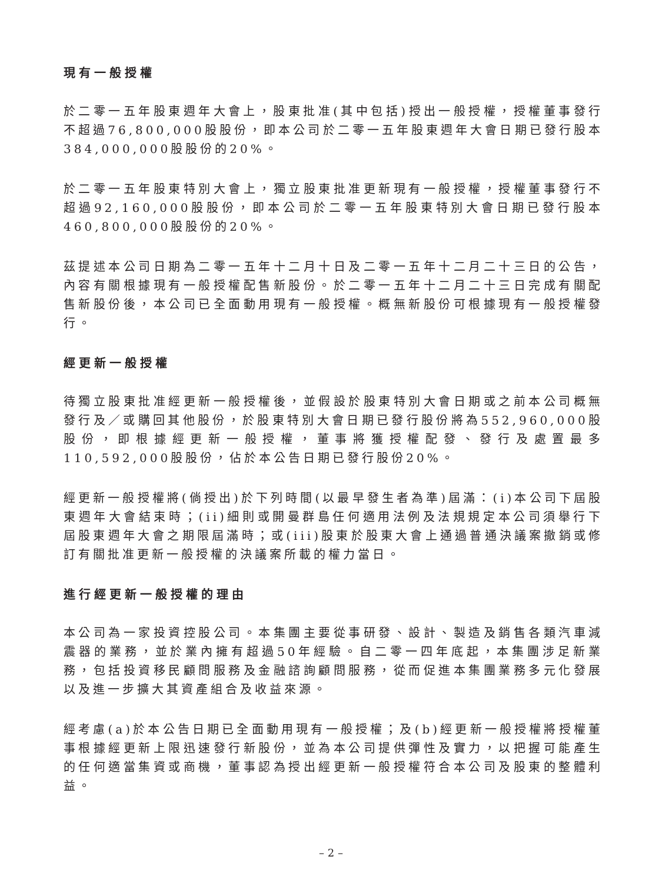現有一般授權
於二零一五年股東週年大會上，股東批准(其中包括)授出一般授權，授權董事發行不超過76,800,000股股份，即本公司於二零一五年股東週年大會日期已發行股本384,000,000股股份的20%。
於二零一五年股東特別大會上，獨立股東批准更新現有一般授權，授權董事發行不超過92,160,000股股份，即本公司於二零一五年股東特別大會日期已發行股本460,800,000股股份的20%。
茲提述本公司日期為二零一五年十二月十日及二零一五年十二月二十三日的公告，內容有關根據現有一般授權配售新股份。於二零一五年十二月二十三日完成有關配售新股份後，本公司已全面動用現有一般授權。概無新股份可根據現有一般授權發行。
經更新一般授權
待獨立股東批准經更新一般授權後，並假設於股東特別大會日期或之前本公司概無發行及／或購回其他股份，於股東特別大會日期已發行股份將為552,960,000股股份，即根據經更新一般授權，董事將獲授權配發、發行及處置最多110,592,000股股份，佔於本公告日期已發行股份20%。
經更新一般授權將(倘授出)於下列時間(以最早發生者為準)屆滿：(i)本公司下屆股東週年大會結束時；(ii)細則或開曼群島任何適用法例及法規規定本公司須舉行下屆股東週年大會之期限屆滿時；或(iii)股東於股東大會上通過普通決議案撤銷或修訂有關批准更新一般授權的決議案所載的權力當日。
進行經更新一般授權的理由
本公司為一家投資控股公司。本集團主要從事研發、設計、製造及銷售各類汽車減震器的業務，並於業內擁有超過50年經驗。自二零一四年底起，本集團涉足新業務，包括投資移民顧問服務及金融諮詢顧問服務，從而促進本集團業務多元化發展以及進一步擴大其資產組合及收益來源。
經考慮(a)於本公告日期已全面動用現有一般授權；及(b)經更新一般授權將授權董事根據經更新上限迅速發行新股份，並為本公司提供彈性及實力，以把握可能產生的任何適當集資或商機，董事認為授出經更新一般授權符合本公司及股東的整體利益。
– 2 –